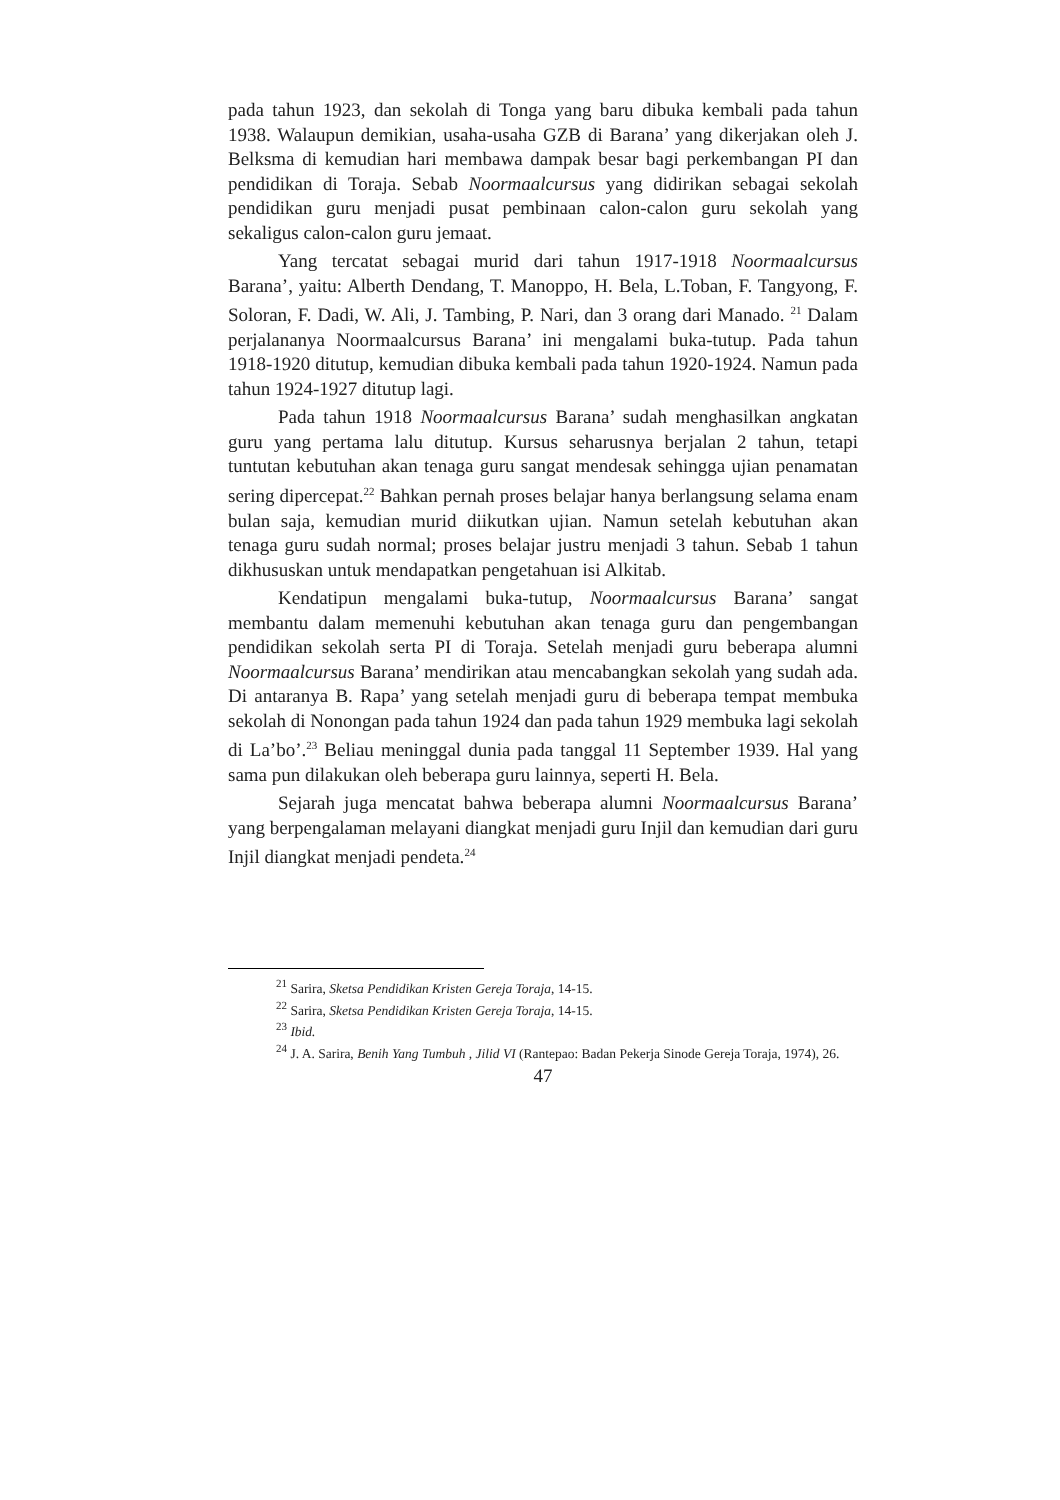pada tahun 1923, dan sekolah di Tonga yang baru dibuka kembali pada tahun 1938. Walaupun demikian, usaha-usaha GZB di Barana’ yang dikerjakan oleh J. Belksma di kemudian hari membawa dampak besar bagi perkembangan PI dan pendidikan di Toraja. Sebab Noormaalcursus yang didirikan sebagai sekolah pendidikan guru menjadi pusat pembinaan calon-calon guru sekolah yang sekaligus calon-calon guru jemaat.
Yang tercatat sebagai murid dari tahun 1917-1918 Noormaalcursus Barana’, yaitu: Alberth Dendang, T. Manoppo, H. Bela, L.Toban, F. Tangyong, F. Soloran, F. Dadi, W. Ali, J. Tambing, P. Nari, dan 3 orang dari Manado. <sup>21</sup> Dalam perjalananya Noormaalcursus Barana’ ini mengalami buka-tutup. Pada tahun 1918-1920 ditutup, kemudian dibuka kembali pada tahun 1920-1924. Namun pada tahun 1924-1927 ditutup lagi.
Pada tahun 1918 Noormaalcursus Barana’ sudah menghasilkan angkatan guru yang pertama lalu ditutup. Kursus seharusnya berjalan 2 tahun, tetapi tuntutan kebutuhan akan tenaga guru sangat mendesak sehingga ujian penamatan sering dipercepat.<sup>22</sup> Bahkan pernah proses belajar hanya berlangsung selama enam bulan saja, kemudian murid diikutkan ujian. Namun setelah kebutuhan akan tenaga guru sudah normal; proses belajar justru menjadi 3 tahun. Sebab 1 tahun dikhususkan untuk mendapatkan pengetahuan isi Alkitab.
Kendatipun mengalami buka-tutup, Noormaalcursus Barana’ sangat membantu dalam memenuhi kebutuhan akan tenaga guru dan pengembangan pendidikan sekolah serta PI di Toraja. Setelah menjadi guru beberapa alumni Noormaalcursus Barana’ mendirikan atau mencabangkan sekolah yang sudah ada. Di antaranya B. Rapa’ yang setelah menjadi guru di beberapa tempat membuka sekolah di Nonongan pada tahun 1924 dan pada tahun 1929 membuka lagi sekolah di La’bo’.<sup>23</sup> Beliau meninggal dunia pada tanggal 11 September 1939. Hal yang sama pun dilakukan oleh beberapa guru lainnya, seperti H. Bela.
Sejarah juga mencatat bahwa beberapa alumni Noormaalcursus Barana’ yang berpengalaman melayani diangkat menjadi guru Injil dan kemudian dari guru Injil diangkat menjadi pendeta.<sup>24</sup>
<sup>21</sup> Sarira, Sketsa Pendidikan Kristen Gereja Toraja, 14-15.
<sup>22</sup> Sarira, Sketsa Pendidikan Kristen Gereja Toraja, 14-15.
<sup>23</sup> Ibid.
<sup>24</sup> J. A. Sarira, Benih Yang Tumbuh , Jilid VI (Rantepao: Badan Pekerja Sinode Gereja Toraja, 1974), 26.
47